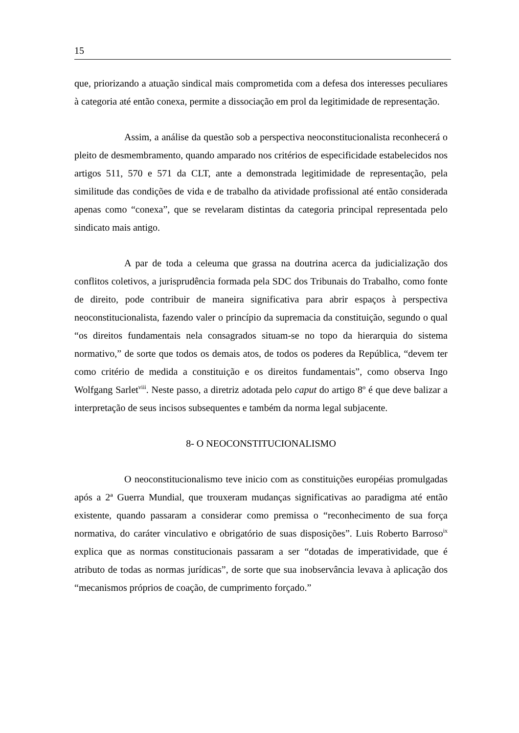15
que, priorizando a atuação sindical mais comprometida com a defesa dos interesses peculiares à categoria até então conexa, permite a dissociação em prol da legitimidade de representação.
Assim, a análise da questão sob a perspectiva neoconstitucionalista reconhecerá o pleito de desmembramento, quando amparado nos critérios de especificidade estabelecidos nos artigos 511, 570 e 571 da CLT, ante a demonstrada legitimidade de representação, pela similitude das condições de vida e de trabalho da atividade profissional até então considerada apenas como “conexa”, que se revelaram distintas da categoria principal representada pelo sindicato mais antigo.
A par de toda a celeuma que grassa na doutrina acerca da judicialização dos conflitos coletivos, a jurisprudência formada pela SDC dos Tribunais do Trabalho, como fonte de direito, pode contribuir de maneira significativa para abrir espaços à perspectiva neoconstitucionalista, fazendo valer o princípio da supremacia da constituição, segundo o qual “os direitos fundamentais nela consagrados situam-se no topo da hierarquia do sistema normativo,” de sorte que todos os demais atos, de todos os poderes da República, “devem ter como critério de medida a constituição e os direitos fundamentais”, como observa Ingo Wolfgang Sarlet<sup>viii</sup>. Neste passo, a diretriz adotada pelo caput do artigo 8º é que deve balizar a interpretação de seus incisos subsequentes e também da norma legal subjacente.
8- O NEOCONSTITUCIONALISMO
O neoconstitucionalismo teve inicio com as constituições européias promulgadas após a 2ª Guerra Mundial, que trouxeram mudanças significativas ao paradigma até então existente, quando passaram a considerar como premissa o “reconhecimento de sua força normativa, do caráter vinculativo e obrigatório de suas disposições”. Luis Roberto Barroso<sup>ix</sup> explica que as normas constitucionais passaram a ser “dotadas de imperatividade, que é atributo de todas as normas jurídicas”, de sorte que sua inobservância levava à aplicação dos “mecanismos próprios de coação, de cumprimento forçado.”